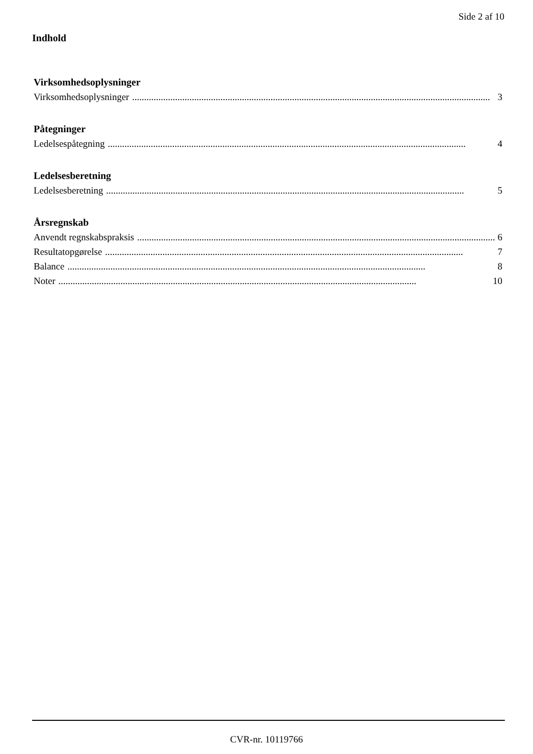Side 2 af 10
Indhold
Virksomhedsoplysninger
Virksomhedsoplysninger...................................................................................................................................................... 3
Påtegninger
Ledelsespåtegning...................................................................................................................................................... 4
Ledelsesberetning
Ledelsesberetning...................................................................................................................................................... 5
Årsregnskab
Anvendt regnskabspraksis...................................................................................................................................................... 6
Resultatopgørelse...................................................................................................................................................... 7
Balance...................................................................................................................................................... 8
Noter...................................................................................................................................................... 10
CVR-nr. 10119766